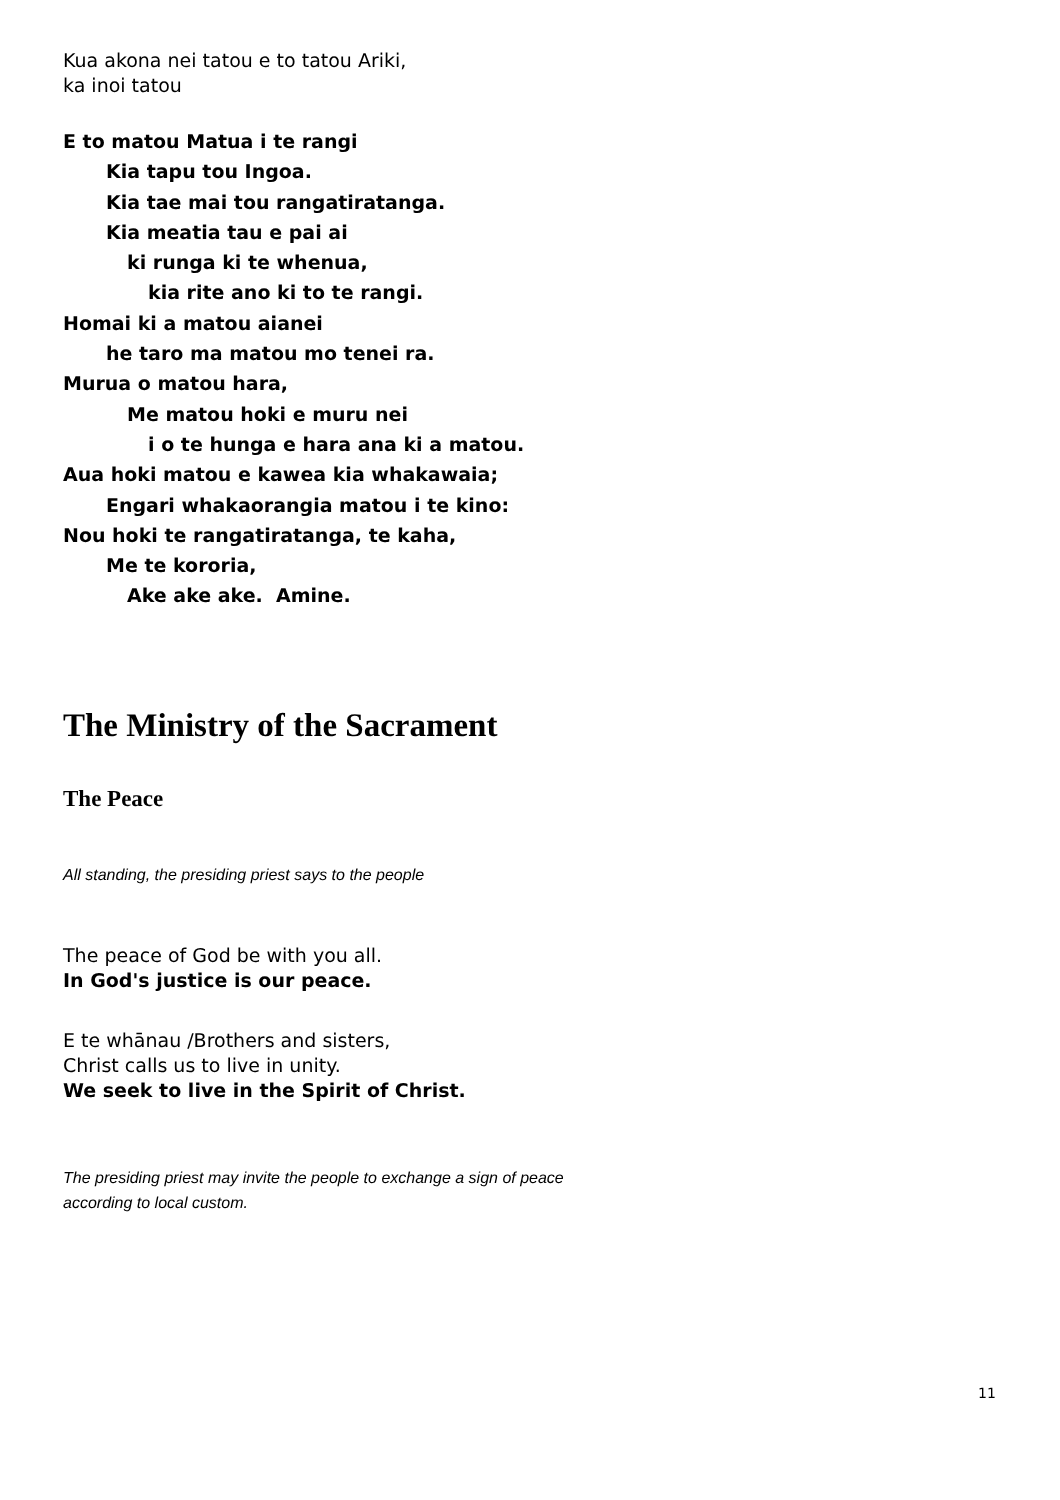Kua akona nei tatou e to tatou Ariki,
ka inoi tatou
E to matou Matua i te rangi
Kia tapu tou Ingoa.
Kia tae mai tou rangatiratanga.
Kia meatia tau e pai ai
ki runga ki te whenua,
kia rite ano ki to te rangi.
Homai ki a matou aianei
he taro ma matou mo tenei ra.
Murua o matou hara,
Me matou hoki e muru nei
i o te hunga e hara ana ki a matou.
Aua hoki matou e kawea kia whakawaia;
Engari whakaorangia matou i te kino:
Nou hoki te rangatiratanga, te kaha,
Me te kororia,
Ake ake ake. Amine.
The Ministry of the Sacrament
The Peace
All standing, the presiding priest says to the people
The peace of God be with you all.
In God's justice is our peace.
E te whānau /Brothers and sisters,
Christ calls us to live in unity.
We seek to live in the Spirit of Christ.
The presiding priest may invite the people to exchange a sign of peace
according to local custom.
11